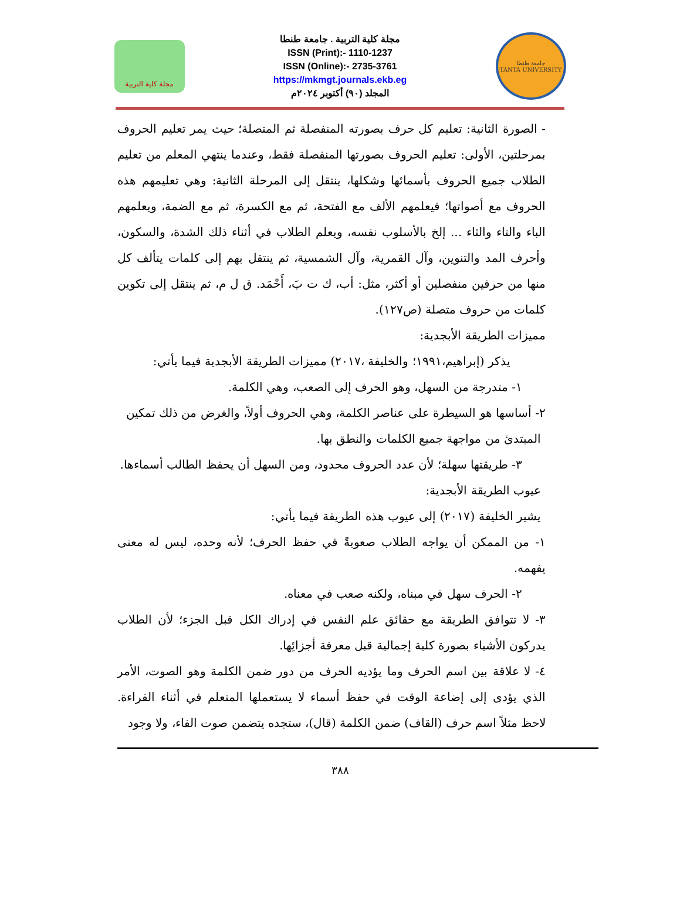مجلة كلية التربية
مجلة كلية التربية . جامعة طنطا
ISSN (Print):- 1110-1237
ISSN (Online):- 2735-3761
https://mkmgt.journals.ekb.eg
المجلد (٩٠) أكتوبر ٢٠٢٤م
جامعة طنطا
TANTA UNIVERSITY
- الصورة الثانية: تعليم كل حرف بصورته المنفصلة ثم المتصلة؛ حيث يمر تعليم الحروف بمرحلتين، الأولى: تعليم الحروف بصورتها المنفصلة فقط، وعندما ينتهي المعلم من تعليم الطلاب جميع الحروف بأسمائها وشكلها، ينتقل إلى المرحلة الثانية: وهي تعليمهم هذه الحروف مع أصواتها؛ فيعلمهم الألف مع الفتحة، ثم مع الكسرة، ثم مع الضمة، ويعلمهم الباء والتاء والثاء ... إلخ بالأسلوب نفسه، ويعلم الطلاب في أثناء ذلك الشدة، والسكون، وأحرف المد والتنوين، وآل القمرية، وآل الشمسية، ثم ينتقل بهم إلى كلمات يتألف كل منها من حرفين منفصلين أو أكثر، مثل: أب، ك ت بَ، أَحْمَد. ق ل م، ثم ينتقل إلى تكوين كلمات من حروف متصلة (ص١٢٧).
مميزات الطريقة الأبجدية:
يذكر (إبراهيم،١٩٩١؛ والخليفة ،٢٠١٧) مميزات الطريقة الأبجدية فيما يأتي:
١- متدرجة من السهل، وهو الحرف إلى الصعب، وهي الكلمة.
٢- أساسها هو السيطرة على عناصر الكلمة، وهي الحروف أولاً، والغرض من ذلك تمكين
المبتدئ من مواجهة جميع الكلمات والنطق بها.
٣- طريقتها سهلة؛ لأن عدد الحروف محدود، ومن السهل أن يحفظ الطالب أسماءها.
عيوب الطريقة الأبجدية:
يشير الخليفة (٢٠١٧) إلى عيوب هذه الطريقة فيما يأتي:
١- من الممكن أن يواجه الطلاب صعوبةً في حفظ الحرف؛ لأنه وحده، ليس له معنى يفهمه.
٢- الحرف سهل في مبناه، ولكنه صعب في معناه.
٣- لا تتوافق الطريقة مع حقائق علم النفس في إدراك الكل قبل الجزء؛ لأن الطلاب يدركون الأشياء بصورة كلية إجمالية قبل معرفة أجزائِها.
٤- لا علاقة بين اسم الحرف وما يؤديه الحرف من دور ضمن الكلمة وهو الصوت، الأمر الذي يؤدى إلى إضاعة الوقت في حفظ أسماء لا يستعملها المتعلم في أثناء القراءة. لاحظ مثلاً اسم حرف (القاف) ضمن الكلمة (قال)، ستجده يتضمن صوت الفاء، ولا وجود
٣٨٨